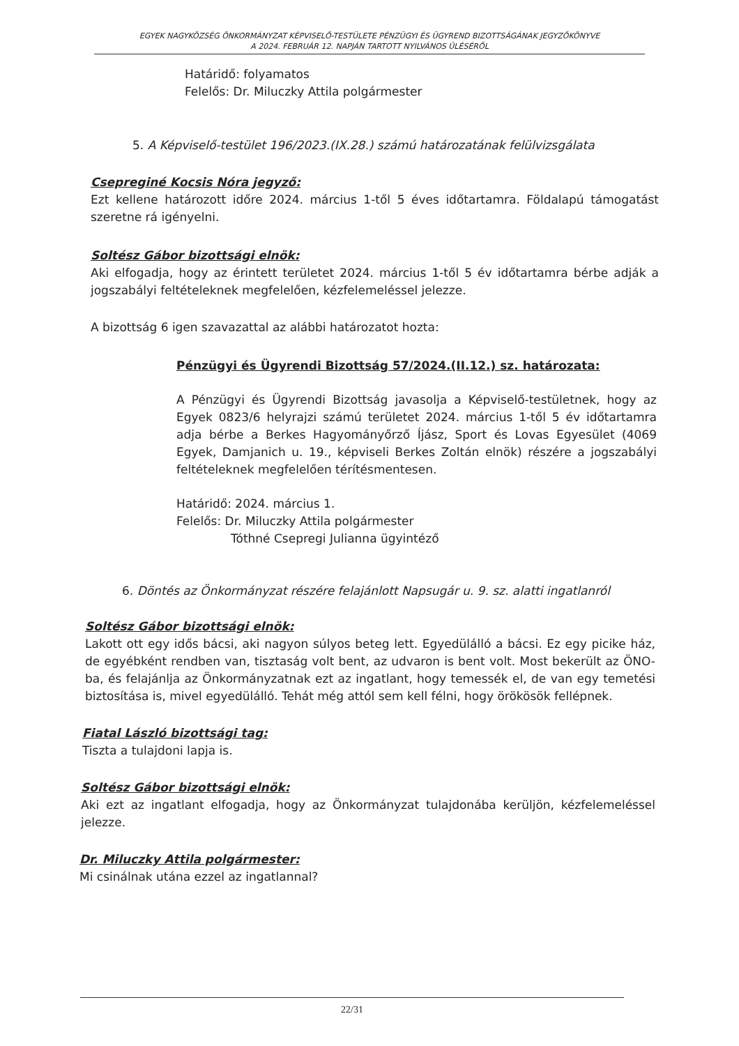EGYEK NAGYKÖZSÉG ÖNKORMÁNYZAT KÉPVISELŐ-TESTÜLETE PÉNZÜGYI ÉS ÜGYREND BIZOTTSÁGÁNAK JEGYZŐKÖNYVE
A 2024. FEBRUÁR 12. NAPJÁN TARTOTT NYILVÁNOS ÜLÉSÉRŐL
Határidő: folyamatos
Felelős: Dr. Miluczky Attila polgármester
5. A Képviselő-testület 196/2023.(IX.28.) számú határozatának felülvizsgálata
Csepreginé Kocsis Nóra jegyző:
Ezt kellene határozott időre 2024. március 1-től 5 éves időtartamra. Földalapú támogatást szeretne rá igényelni.
Soltész Gábor bizottsági elnök:
Aki elfogadja, hogy az érintett területet 2024. március 1-től 5 év időtartamra bérbe adják a jogszabályi feltételeknek megfelelően, kézfelemeléssel jelezze.
A bizottság 6 igen szavazattal az alábbi határozatot hozta:
Pénzügyi és Ügyrendi Bizottság 57/2024.(II.12.) sz. határozata:
A Pénzügyi és Ügyrendi Bizottság javasolja a Képviselő-testületnek, hogy az Egyek 0823/6 helyrajzi számú területet 2024. március 1-től 5 év időtartamra adja bérbe a Berkes Hagyományőrző Íjász, Sport és Lovas Egyesület (4069 Egyek, Damjanich u. 19., képviseli Berkes Zoltán elnök) részére a jogszabályi feltételeknek megfelelően térítésmentesen.
Határidő: 2024. március 1.
Felelős: Dr. Miluczky Attila polgármester
Tóthné Csepregi Julianna ügyintéző
6. Döntés az Önkormányzat részére felajánlott Napsugár u. 9. sz. alatti ingatlanról
Soltész Gábor bizottsági elnök:
Lakott ott egy idős bácsi, aki nagyon súlyos beteg lett. Egyedülálló a bácsi. Ez egy picike ház, de egyébként rendben van, tisztaság volt bent, az udvaron is bent volt. Most bekerült az ÖNO-ba, és felajánlja az Önkormányzatnak ezt az ingatlant, hogy temessék el, de van egy temetési biztosítása is, mivel egyedülálló. Tehát még attól sem kell félni, hogy örökösök fellépnek.
Fiatal László bizottsági tag:
Tiszta a tulajdoni lapja is.
Soltész Gábor bizottsági elnök:
Aki ezt az ingatlant elfogadja, hogy az Önkormányzat tulajdonába kerüljön, kézfelemeléssel jelezze.
Dr. Miluczky Attila polgármester:
Mi csinálnak utána ezzel az ingatlannal?
22/31